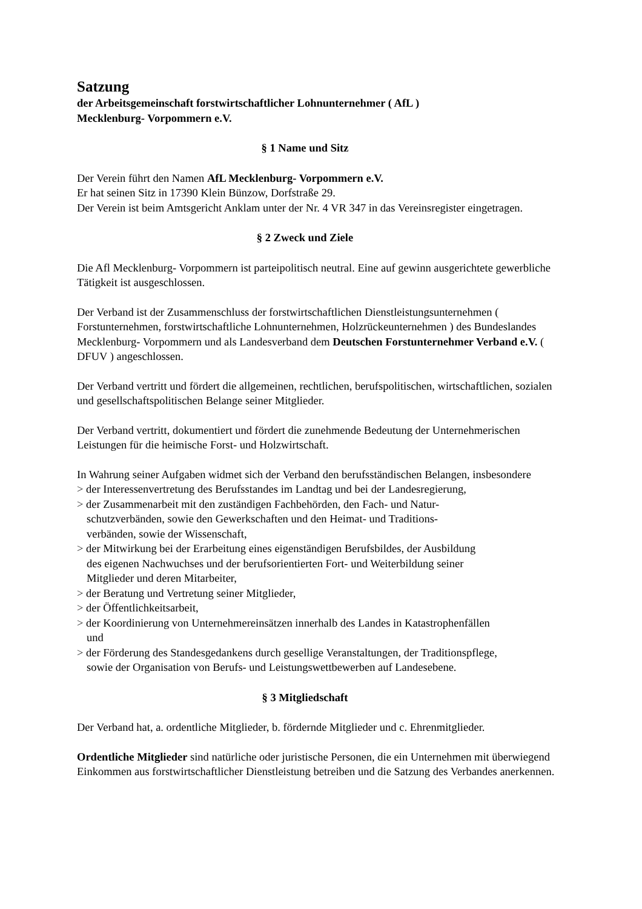Satzung
der Arbeitsgemeinschaft forstwirtschaftlicher Lohnunternehmer ( AfL )
Mecklenburg- Vorpommern e.V.
§ 1 Name und Sitz
Der Verein führt den Namen AfL Mecklenburg- Vorpommern e.V.
Er hat seinen Sitz in 17390 Klein Bünzow, Dorfstraße 29.
Der Verein ist beim Amtsgericht Anklam unter der Nr. 4 VR 347 in das Vereinsregister eingetragen.
§ 2 Zweck und Ziele
Die Afl Mecklenburg- Vorpommern ist parteipolitisch neutral. Eine auf gewinn ausgerichtete gewerbliche Tätigkeit ist ausgeschlossen.
Der Verband ist der Zusammenschluss der forstwirtschaftlichen Dienstleistungsunternehmen ( Forstunternehmen, forstwirtschaftliche Lohnunternehmen, Holzrückeunternehmen ) des Bundeslandes Mecklenburg- Vorpommern und als Landesverband dem Deutschen Forstunternehmer Verband e.V. ( DFUV ) angeschlossen.
Der Verband vertritt und fördert die allgemeinen, rechtlichen, berufspolitischen, wirtschaftlichen, sozialen und gesellschaftspolitischen Belange seiner Mitglieder.
Der Verband vertritt, dokumentiert und fördert die zunehmende Bedeutung der Unternehmerischen Leistungen für die heimische Forst- und Holzwirtschaft.
In Wahrung seiner Aufgaben widmet sich der Verband den berufsständischen Belangen, insbesondere
> der Interessenvertretung des Berufsstandes im Landtag und bei der Landesregierung,
> der Zusammenarbeit mit den zuständigen Fachbehörden, den Fach- und Natur-
schutzverbänden, sowie den Gewerkschaften und den Heimat- und Traditions-
verbänden, sowie der Wissenschaft,
> der Mitwirkung bei der Erarbeitung eines eigenständigen Berufsbildes, der Ausbildung
des eigenen Nachwuchses und der berufsorientierten Fort- und Weiterbildung seiner
Mitglieder und deren Mitarbeiter,
> der Beratung und Vertretung seiner Mitglieder,
> der Öffentlichkeitsarbeit,
> der Koordinierung von Unternehmereinsätzen innerhalb des Landes in Katastrophenfällen
und
> der Förderung des Standesgedankens durch gesellige Veranstaltungen, der Traditionspflege,
sowie der Organisation von Berufs- und Leistungswettbewerben auf Landesebene.
§ 3 Mitgliedschaft
Der Verband hat, a. ordentliche Mitglieder, b. fördernde Mitglieder und c. Ehrenmitglieder.
Ordentliche Mitglieder sind natürliche oder juristische Personen, die ein Unternehmen mit überwiegend Einkommen aus forstwirtschaftlicher Dienstleistung betreiben und die Satzung des Verbandes anerkennen.